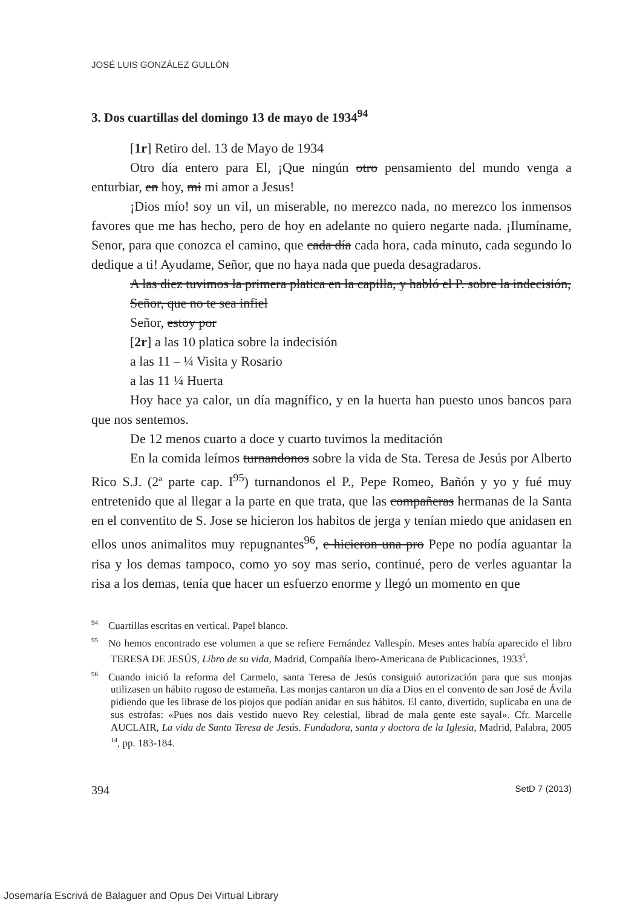JOSÉ LUIS GONZÁLEZ GULLÓN
3. Dos cuartillas del domingo 13 de mayo de 1934<sup>94</sup>
[1r] Retiro del. 13 de Mayo de 1934
Otro día entero para El, ¡Que ningún otro pensamiento del mundo venga a enturbiar, en hoy, mi mi amor a Jesus!
¡Dios mío! soy un vil, un miserable, no merezco nada, no merezco los inmensos favores que me has hecho, pero de hoy en adelante no quiero negarte nada. ¡Ilumíname, Senor, para que conozca el camino, que cada día cada hora, cada minuto, cada segundo lo dedique a ti! Ayudame, Señor, que no haya nada que pueda desagradaros.
A las diez tuvimos la primera platica en la capilla, y habló el P. sobre la indecisión,
Señor, que no te sea infiel
Señor, estoy por
[2r] a las 10 platica sobre la indecisión
a las 11 – ¼ Visita y Rosario
a las 11 ¼ Huerta
Hoy hace ya calor, un día magnífico, y en la huerta han puesto unos bancos para que nos sentemos.
De 12 menos cuarto a doce y cuarto tuvimos la meditación
En la comida leímos turnandonos sobre la vida de Sta. Teresa de Jesús por Alberto Rico S.J. (2ª parte cap. I<sup>95</sup>) turnandonos el P., Pepe Romeo, Bañón y yo y fué muy entretenido que al llegar a la parte en que trata, que las compañeras hermanas de la Santa en el conventito de S. Jose se hicieron los habitos de jerga y tenían miedo que anidasen en ellos unos animalitos muy repugnantes<sup>96</sup>, e hicieron una pro Pepe no podía aguantar la risa y los demas tampoco, como yo soy mas serio, continué, pero de verles aguantar la risa a los demas, tenía que hacer un esfuerzo enorme y llegó un momento en que
<sup>94</sup> Cuartillas escritas en vertical. Papel blanco.
<sup>95</sup> No hemos encontrado ese volumen a que se refiere Fernández Vallespín. Meses antes había aparecido el libro TERESA DE JESÚS, Libro de su vida, Madrid, Compañía Ibero-Americana de Publicaciones, 1933<sup>5</sup>.
<sup>96</sup> Cuando inició la reforma del Carmelo, santa Teresa de Jesús consiguió autorización para que sus monjas utilizasen un hábito rugoso de estameña. Las monjas cantaron un día a Dios en el convento de san José de Ávila pidiendo que les librase de los piojos que podían anidar en sus hábitos. El canto, divertido, suplicaba en una de sus estrofas: «Pues nos dais vestido nuevo Rey celestial, librad de mala gente este sayal». Cfr. Marcelle AUCLAIR, La vida de Santa Teresa de Jesús. Fundadora, santa y doctora de la Iglesia, Madrid, Palabra, 2005<sup>14</sup>, pp. 183-184.
394 SetD 7 (2013)
Josemaría Escrivá de Balaguer and Opus Dei Virtual Library